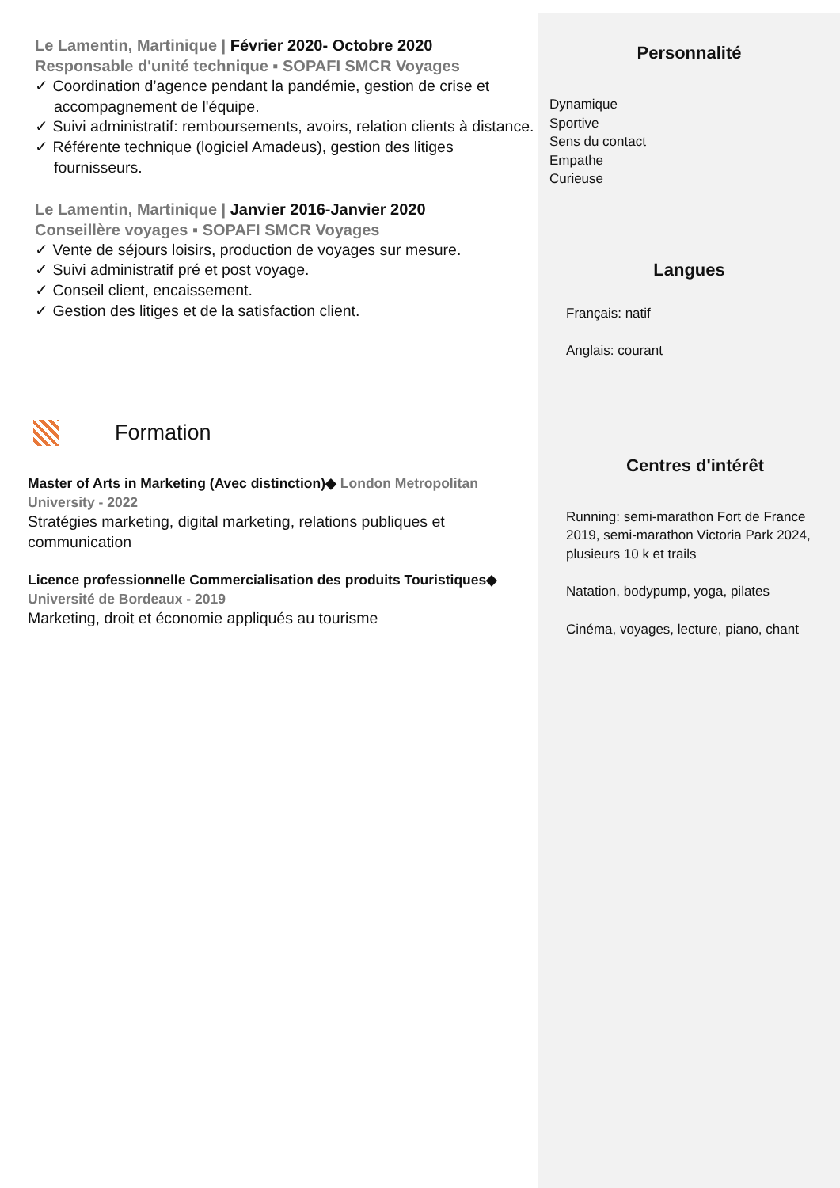Le Lamentin, Martinique | Février 2020- Octobre 2020
Responsable d'unité technique ▪ SOPAFI SMCR Voyages
✓ Coordination d’agence pendant la pandémie, gestion de crise et accompagnement de l'équipe.
✓ Suivi administratif: remboursements, avoirs, relation clients à distance.
✓ Référente technique (logiciel Amadeus), gestion des litiges fournisseurs.
Le Lamentin, Martinique | Janvier 2016-Janvier 2020
Conseillère voyages ▪ SOPAFI SMCR Voyages
✓ Vente de séjours loisirs, production de voyages sur mesure.
✓ Suivi administratif pré et post voyage.
✓ Conseil client, encaissement.
✓ Gestion des litiges et de la satisfaction client.
Formation
Master of Arts in Marketing (Avec distinction)◆ London Metropolitan University - 2022
Stratégies marketing, digital marketing, relations publiques et communication
Licence professionnelle Commercialisation des produits Touristiques◆ Université de Bordeaux - 2019
Marketing, droit et économie appliqués au tourisme
Personnalité
Dynamique
Sportive
Sens du contact
Empathe
Curieuse
Langues
Français: natif
Anglais: courant
Centres d'intérêt
Running: semi-marathon Fort de France 2019, semi-marathon Victoria Park 2024, plusieurs 10 k et trails
Natation, bodypump, yoga, pilates
Cinéma, voyages, lecture, piano, chant